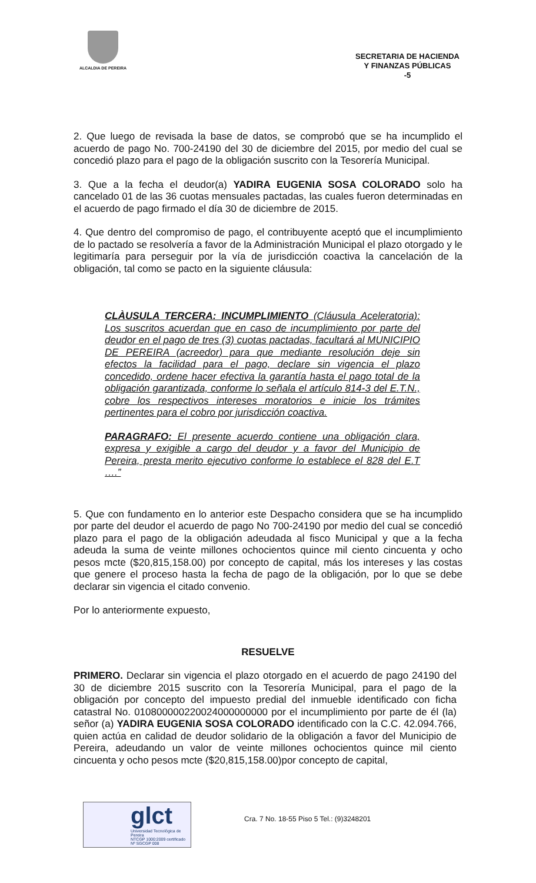ALCALDIA DE PEREIRA
SECRETARIA DE HACIENDA
Y FINANZAS PÚBLICAS
-5
2. Que luego de revisada la base de datos, se comprobó que se ha incumplido el acuerdo de pago No. 700-24190 del 30 de diciembre del 2015, por medio del cual se concedió plazo para el pago de la obligación suscrito con la Tesorería Municipal.
3. Que a la fecha el deudor(a) YADIRA EUGENIA SOSA COLORADO solo ha cancelado 01 de las 36 cuotas mensuales pactadas, las cuales fueron determinadas en el acuerdo de pago firmado el día 30 de diciembre de 2015.
4. Que dentro del compromiso de pago, el contribuyente aceptó que el incumplimiento de lo pactado se resolvería a favor de la Administración Municipal el plazo otorgado y le legitimaría para perseguir por la vía de jurisdicción coactiva la cancelación de la obligación, tal como se pacto en la siguiente cláusula:
CLÀUSULA TERCERA: INCUMPLIMIENTO (Cláusula Aceleratoria): Los suscritos acuerdan que en caso de incumplimiento por parte del deudor en el pago de tres (3) cuotas pactadas, facultará al MUNICIPIO DE PEREIRA (acreedor) para que mediante resolución deje sin efectos la facilidad para el pago, declare sin vigencia el plazo concedido, ordene hacer efectiva la garantía hasta el pago total de la obligación garantizada, conforme lo señala el artículo 814-3 del E.T.N., cobre los respectivos intereses moratorios e inicie los trámites pertinentes para el cobro por jurisdicción coactiva.
PARAGRAFO: El presente acuerdo contiene una obligación clara, expresa y exigible a cargo del deudor y a favor del Municipio de Pereira, presta merito ejecutivo conforme lo establece el 828 del E.T ….”
5. Que con fundamento en lo anterior este Despacho considera que se ha incumplido por parte del deudor el acuerdo de pago No 700-24190 por medio del cual se concedió plazo para el pago de la obligación adeudada al fisco Municipal y que a la fecha adeuda la suma de veinte millones ochocientos quince mil ciento cincuenta y ocho pesos mcte ($20,815,158.00) por concepto de capital, más los intereses y las costas que genere el proceso hasta la fecha de pago de la obligación, por lo que se debe declarar sin vigencia el citado convenio.
Por lo anteriormente expuesto,
RESUELVE
PRIMERO. Declarar sin vigencia el plazo otorgado en el acuerdo de pago 24190 del 30 de diciembre 2015 suscrito con la Tesorería Municipal, para el pago de la obligación por concepto del impuesto predial del inmueble identificado con ficha catastral No. 010800000220024000000000 por el incumplimiento por parte de él (la) señor (a) YADIRA EUGENIA SOSA COLORADO identificado con la C.C. 42.094.766, quien actúa en calidad de deudor solidario de la obligación a favor del Municipio de Pereira, adeudando un valor de veinte millones ochocientos quince mil ciento cincuenta y ocho pesos mcte ($20,815,158.00)por concepto de capital,
glct
Universidad Tecnológica de Pereira
NTCGP 1000:2009 certificado Nº SGCGP 008
Cra. 7 No. 18-55 Piso 5 Tel.: (9)3248201